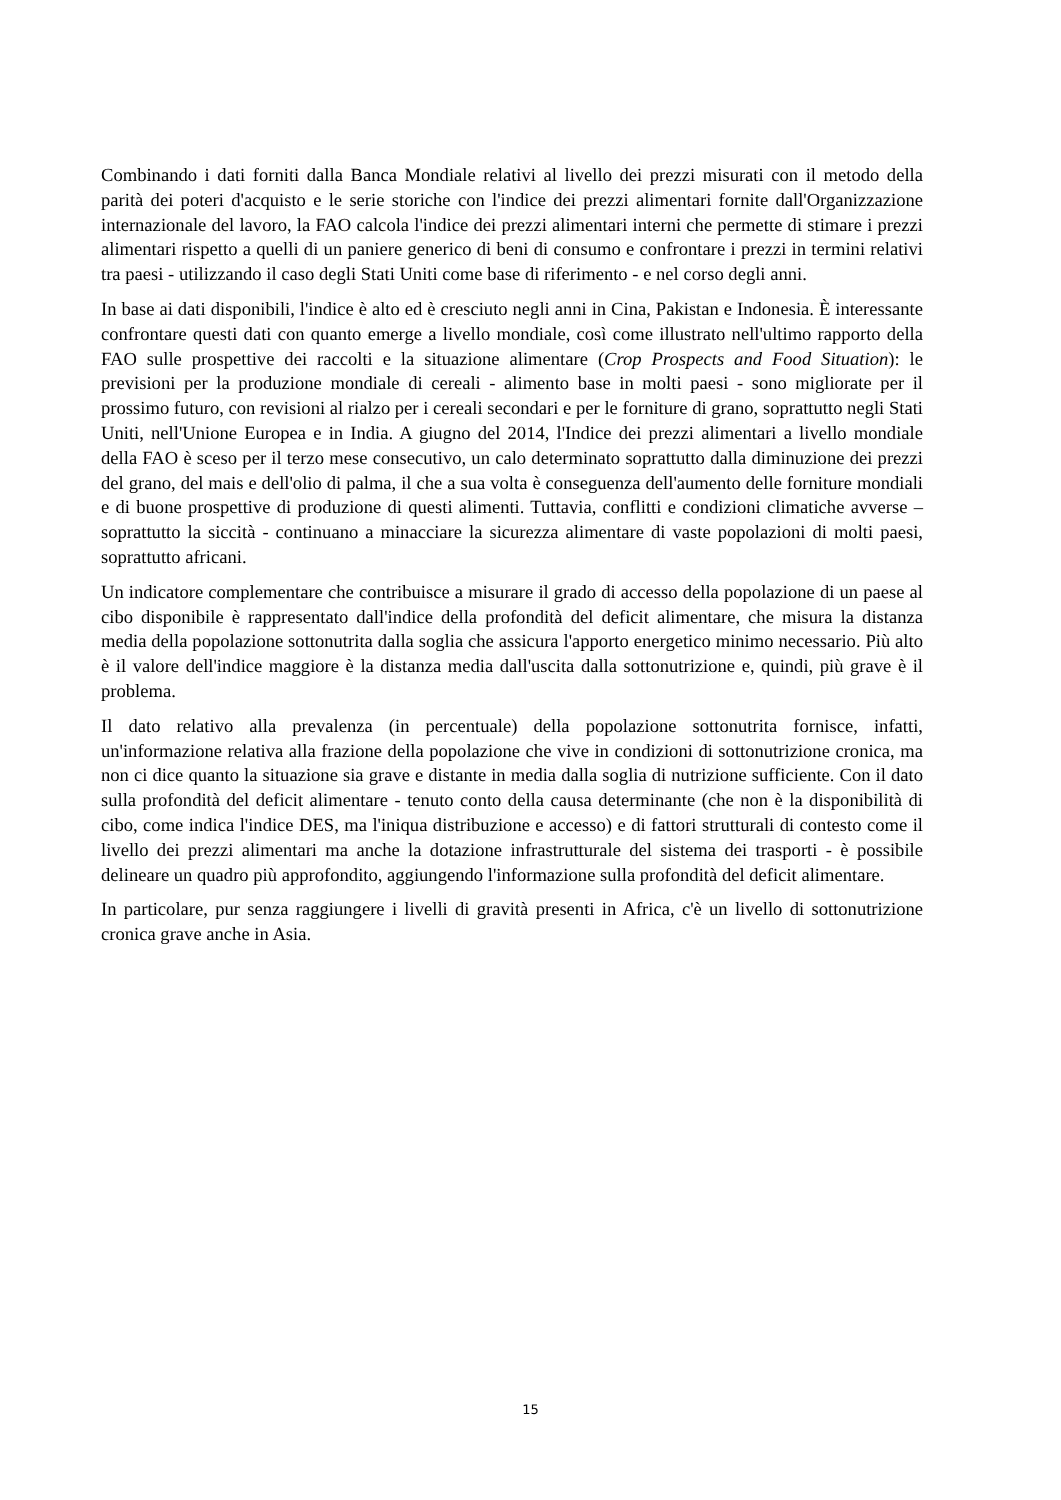Combinando i dati forniti dalla Banca Mondiale relativi al livello dei prezzi misurati con il metodo della parità dei poteri d'acquisto e le serie storiche con l'indice dei prezzi alimentari fornite dall'Organizzazione internazionale del lavoro, la FAO calcola l'indice dei prezzi alimentari interni che permette di stimare i prezzi alimentari rispetto a quelli di un paniere generico di beni di consumo e confrontare i prezzi in termini relativi tra paesi - utilizzando il caso degli Stati Uniti come base di riferimento - e nel corso degli anni.
In base ai dati disponibili, l'indice è alto ed è cresciuto negli anni in Cina, Pakistan e Indonesia. È interessante confrontare questi dati con quanto emerge a livello mondiale, così come illustrato nell'ultimo rapporto della FAO sulle prospettive dei raccolti e la situazione alimentare (Crop Prospects and Food Situation): le previsioni per la produzione mondiale di cereali - alimento base in molti paesi - sono migliorate per il prossimo futuro, con revisioni al rialzo per i cereali secondari e per le forniture di grano, soprattutto negli Stati Uniti, nell'Unione Europea e in India. A giugno del 2014, l'Indice dei prezzi alimentari a livello mondiale della FAO è sceso per il terzo mese consecutivo, un calo determinato soprattutto dalla diminuzione dei prezzi del grano, del mais e dell'olio di palma, il che a sua volta è conseguenza dell'aumento delle forniture mondiali e di buone prospettive di produzione di questi alimenti. Tuttavia, conflitti e condizioni climatiche avverse – soprattutto la siccità - continuano a minacciare la sicurezza alimentare di vaste popolazioni di molti paesi, soprattutto africani.
Un indicatore complementare che contribuisce a misurare il grado di accesso della popolazione di un paese al cibo disponibile è rappresentato dall'indice della profondità del deficit alimentare, che misura la distanza media della popolazione sottonutrita dalla soglia che assicura l'apporto energetico minimo necessario. Più alto è il valore dell'indice maggiore è la distanza media dall'uscita dalla sottonutrizione e, quindi, più grave è il problema.
Il dato relativo alla prevalenza (in percentuale) della popolazione sottonutrita fornisce, infatti, un'informazione relativa alla frazione della popolazione che vive in condizioni di sottonutrizione cronica, ma non ci dice quanto la situazione sia grave e distante in media dalla soglia di nutrizione sufficiente. Con il dato sulla profondità del deficit alimentare - tenuto conto della causa determinante (che non è la disponibilità di cibo, come indica l'indice DES, ma l'iniqua distribuzione e accesso) e di fattori strutturali di contesto come il livello dei prezzi alimentari ma anche la dotazione infrastrutturale del sistema dei trasporti - è possibile delineare un quadro più approfondito, aggiungendo l'informazione sulla profondità del deficit alimentare.
In particolare, pur senza raggiungere i livelli di gravità presenti in Africa, c'è un livello di sottonutrizione cronica grave anche in Asia.
15